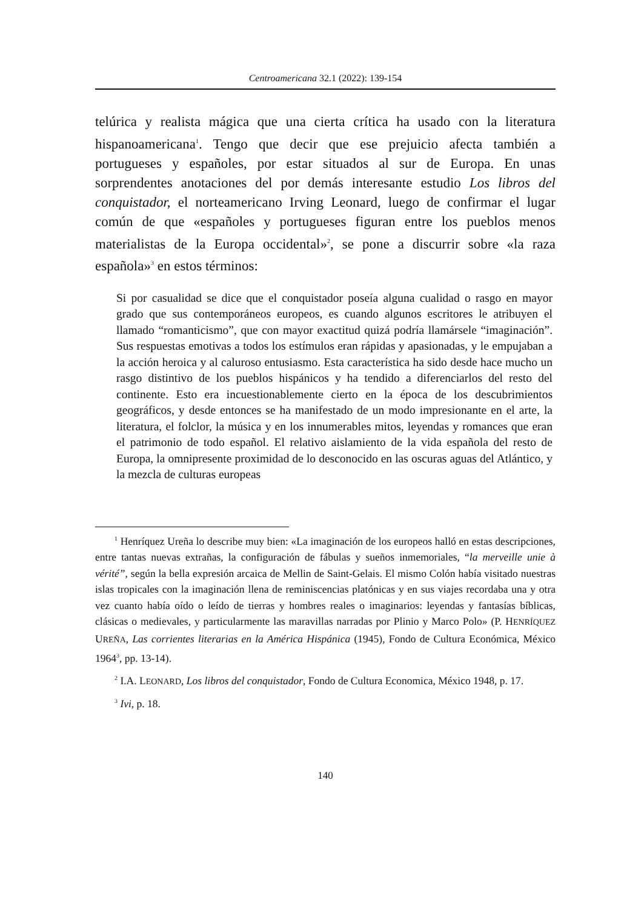Centroamericana 32.1 (2022): 139-154
telúrica y realista mágica que una cierta crítica ha usado con la literatura hispanoamericana<sup>1</sup>. Tengo que decir que ese prejuicio afecta también a portugueses y españoles, por estar situados al sur de Europa. En unas sorprendentes anotaciones del por demás interesante estudio Los libros del conquistador, el norteamericano Irving Leonard, luego de confirmar el lugar común de que «españoles y portugueses figuran entre los pueblos menos materialistas de la Europa occidental»<sup>2</sup>, se pone a discurrir sobre «la raza española»<sup>3</sup> en estos términos:
Si por casualidad se dice que el conquistador poseía alguna cualidad o rasgo en mayor grado que sus contemporáneos europeos, es cuando algunos escritores le atribuyen el llamado “romanticismo”, que con mayor exactitud quizá podría llamársele “imaginación”. Sus respuestas emotivas a todos los estímulos eran rápidas y apasionadas, y le empujaban a la acción heroica y al caluroso entusiasmo. Esta característica ha sido desde hace mucho un rasgo distintivo de los pueblos hispánicos y ha tendido a diferenciarlos del resto del continente. Esto era incuestionablemente cierto en la época de los descubrimientos geográficos, y desde entonces se ha manifestado de un modo impresionante en el arte, la literatura, el folclor, la música y en los innumerables mitos, leyendas y romances que eran el patrimonio de todo español. El relativo aislamiento de la vida española del resto de Europa, la omnipresente proximidad de lo desconocido en las oscuras aguas del Atlántico, y la mezcla de culturas europeas
<sup>1</sup> Henríquez Ureña lo describe muy bien: «La imaginación de los europeos halló en estas descripciones, entre tantas nuevas extrañas, la configuración de fábulas y sueños inmemoriales, “la merveille unie à vérité”, según la bella expresión arcaica de Mellin de Saint-Gelais. El mismo Colón había visitado nuestras islas tropicales con la imaginación llena de reminiscencias platónicas y en sus viajes recordaba una y otra vez cuanto había oído o leído de tierras y hombres reales o imaginarios: leyendas y fantasías bíblicas, clásicas o medievales, y particularmente las maravillas narradas por Plinio y Marco Polo» (P. HENRÍQUEZ UREÑA, Las corrientes literarias en la América Hispánica (1945), Fondo de Cultura Económica, México 1964<sup>3</sup>, pp. 13-14).
<sup>2</sup> I.A. LEONARD, Los libros del conquistador, Fondo de Cultura Economica, México 1948, p. 17.
<sup>3</sup> Ivi, p. 18.
140